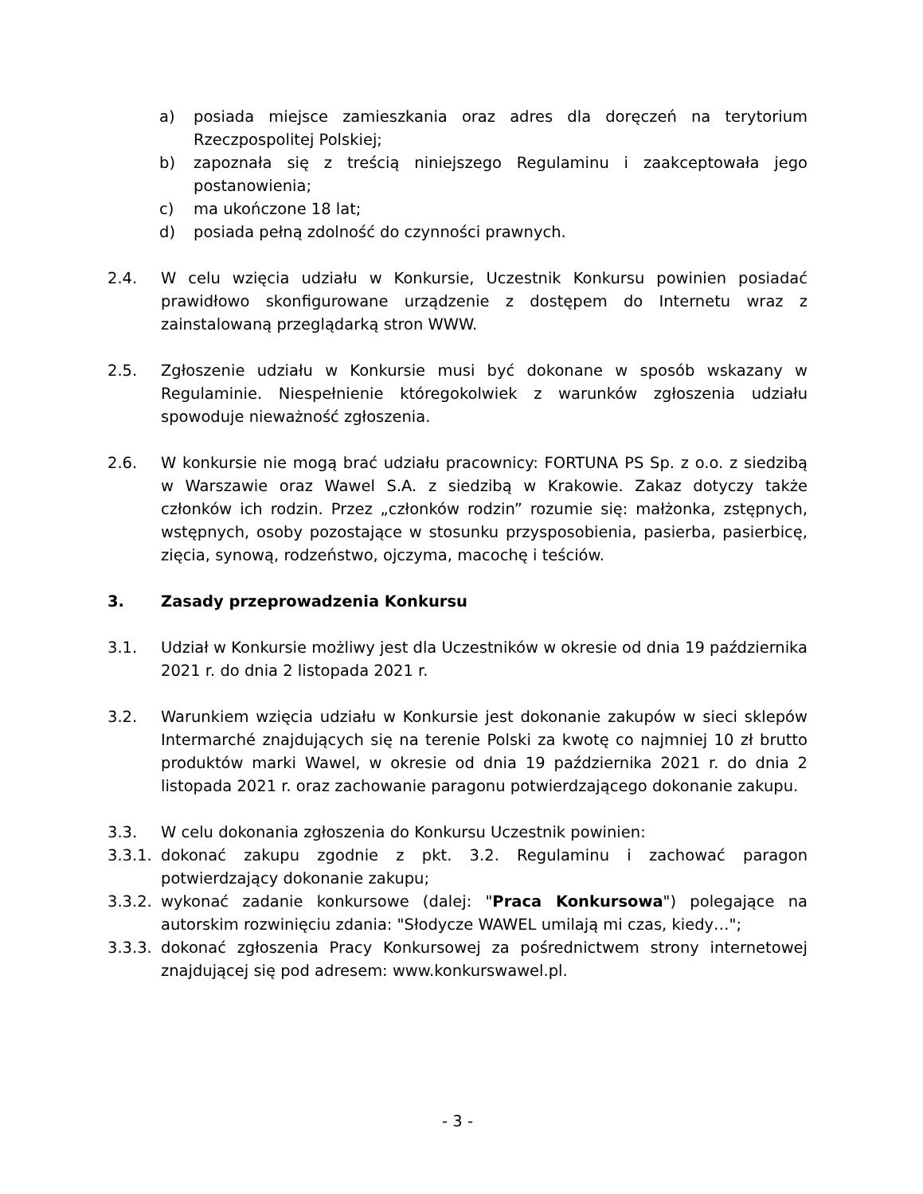a) posiada miejsce zamieszkania oraz adres dla doręczeń na terytorium Rzeczpospolitej Polskiej;
b) zapoznała się z treścią niniejszego Regulaminu i zaakceptowała jego postanowienia;
c) ma ukończone 18 lat;
d) posiada pełną zdolność do czynności prawnych.
2.4. W celu wzięcia udziału w Konkursie, Uczestnik Konkursu powinien posiadać prawidłowo skonfigurowane urządzenie z dostępem do Internetu wraz z zainstalowaną przeglądarką stron WWW.
2.5. Zgłoszenie udziału w Konkursie musi być dokonane w sposób wskazany w Regulaminie. Niespełnienie któregokolwiek z warunków zgłoszenia udziału spowoduje nieważność zgłoszenia.
2.6. W konkursie nie mogą brać udziału pracownicy: FORTUNA PS Sp. z o.o. z siedzibą w Warszawie oraz Wawel S.A. z siedzibą w Krakowie. Zakaz dotyczy także członków ich rodzin. Przez „członków rodzin” rozumie się: małżonka, zstępnych, wstępnych, osoby pozostające w stosunku przysposobienia, pasierba, pasierbicę, zięcia, synową, rodzeństwo, ojczyma, macochę i teściów.
3. Zasady przeprowadzenia Konkursu
3.1. Udział w Konkursie możliwy jest dla Uczestników w okresie od dnia 19 października 2021 r. do dnia 2 listopada 2021 r.
3.2. Warunkiem wzięcia udziału w Konkursie jest dokonanie zakupów w sieci sklepów Intermarché znajdujących się na terenie Polski za kwotę co najmniej 10 zł brutto produktów marki Wawel, w okresie od dnia 19 października 2021 r. do dnia 2 listopada 2021 r. oraz zachowanie paragonu potwierdzającego dokonanie zakupu.
3.3. W celu dokonania zgłoszenia do Konkursu Uczestnik powinien:
3.3.1. dokonać zakupu zgodnie z pkt. 3.2. Regulaminu i zachować paragon potwierdzający dokonanie zakupu;
3.3.2. wykonać zadanie konkursowe (dalej: "Praca Konkursowa") polegające na autorskim rozwinięciu zdania: "Słodycze WAWEL umilają mi czas, kiedy…";
3.3.3. dokonać zgłoszenia Pracy Konkursowej za pośrednictwem strony internetowej znajdującej się pod adresem: www.konkurswawel.pl.
- 3 -